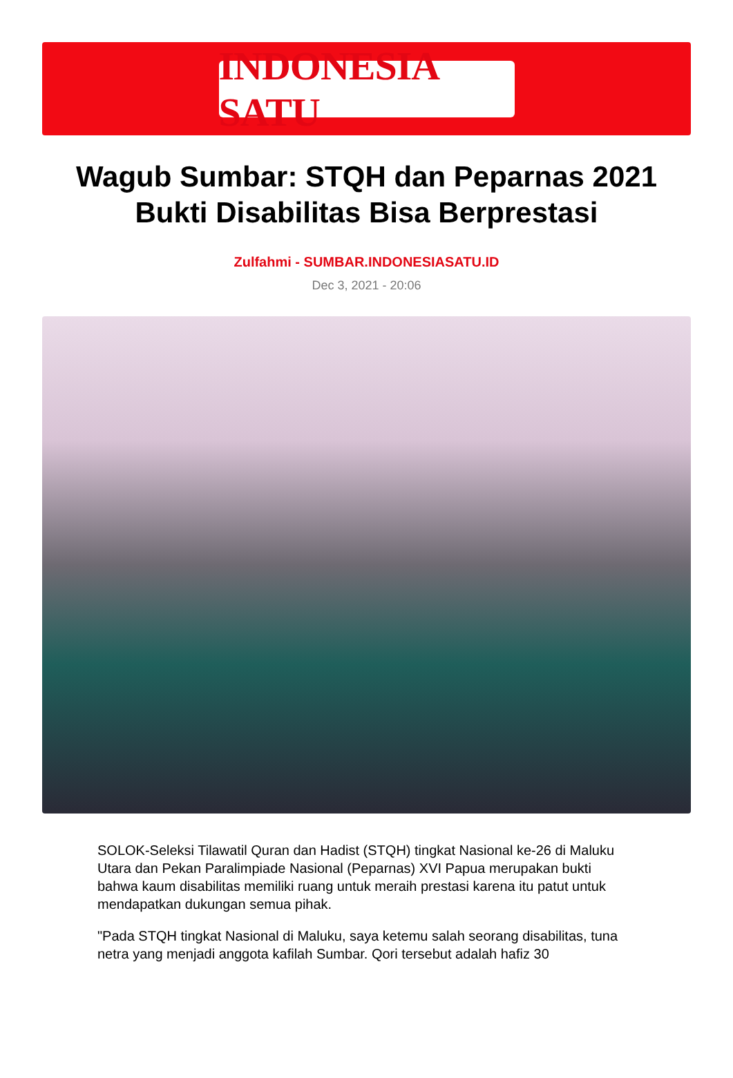INDONESIA SATU
Wagub Sumbar: STQH dan Peparnas 2021 Bukti Disabilitas Bisa Berprestasi
Zulfahmi - SUMBAR.INDONESIASATU.ID
Dec 3, 2021 - 20:06
SOLOK-Seleksi Tilawatil Quran dan Hadist (STQH) tingkat Nasional ke-26 di Maluku Utara dan Pekan Paralimpiade Nasional (Peparnas) XVI Papua merupakan bukti bahwa kaum disabilitas memiliki ruang untuk meraih prestasi karena itu patut untuk mendapatkan dukungan semua pihak.
"Pada STQH tingkat Nasional di Maluku, saya ketemu salah seorang disabilitas, tuna netra yang menjadi anggota kafilah Sumbar. Qori tersebut adalah hafiz 30